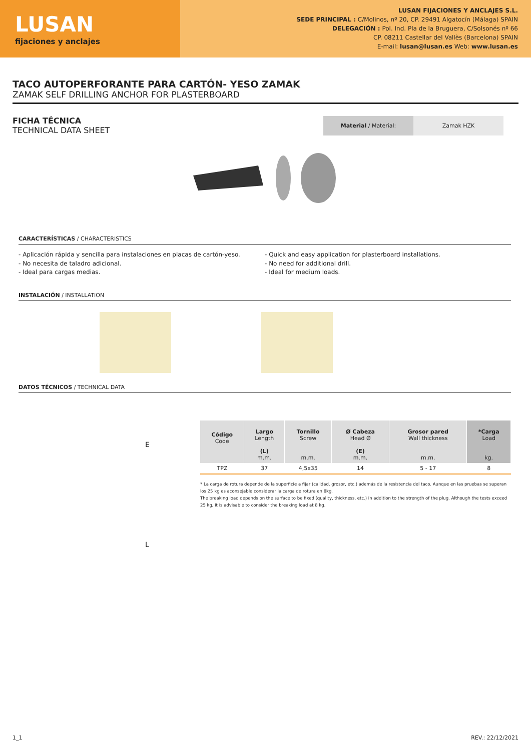LUSAN
fijaciones y anclajes
LUSAN FIJACIONES Y ANCLAJES S.L.
SEDE PRINCIPAL : C/Molinos, nº 20, CP. 29491 Algatocín (Málaga) SPAIN
DELEGACIÓN : Pol. Ind. Pla de la Bruguera, C/Solsonés nº 66
CP. 08211 Castellar del Vallès (Barcelona) SPAIN
E-mail: lusan@lusan.es Web: www.lusan.es
TACO AUTOPERFORANTE PARA CARTÓN- YESO ZAMAK
ZAMAK SELF DRILLING ANCHOR FOR PLASTERBOARD
FICHA TÉCNICA
TECHNICAL DATA SHEET
Material / Material:
Zamak HZK
CARACTERÍSTICAS / CHARACTERISTICS
- Aplicación rápida y sencilla para instalaciones en placas de cartón-yeso.
- No necesita de taladro adicional.
- Ideal para cargas medias.
- Quick and easy application for plasterboard installations.
- No need for additional drill.
- Ideal for medium loads.
INSTALACIÓN / INSTALLATION
DATOS TÉCNICOS / TECHNICAL DATA
E
L
| Código Code | Largo Length (L) m.m. | Tornillo Screw m.m. | Ø Cabeza Head Ø (E) m.m. | Grosor pared Wall thickness m.m. | *Carga Load kg. |
| --- | --- | --- | --- | --- | --- |
| TPZ | 37 | 4,5x35 | 14 | 5 - 17 | 8 |
* La carga de rotura depende de la superficie a fijar (calidad, grosor, etc.) además de la resistencia del taco. Aunque en las pruebas se superan los 25 kg es aconsejable considerar la carga de rotura en 8kg.
The breaking load depends on the surface to be fixed (quality, thickness, etc.) in addition to the strength of the plug. Although the tests exceed 25 kg, it is advisable to consider the breaking load at 8 kg.
1_1 REV.: 22/12/2021